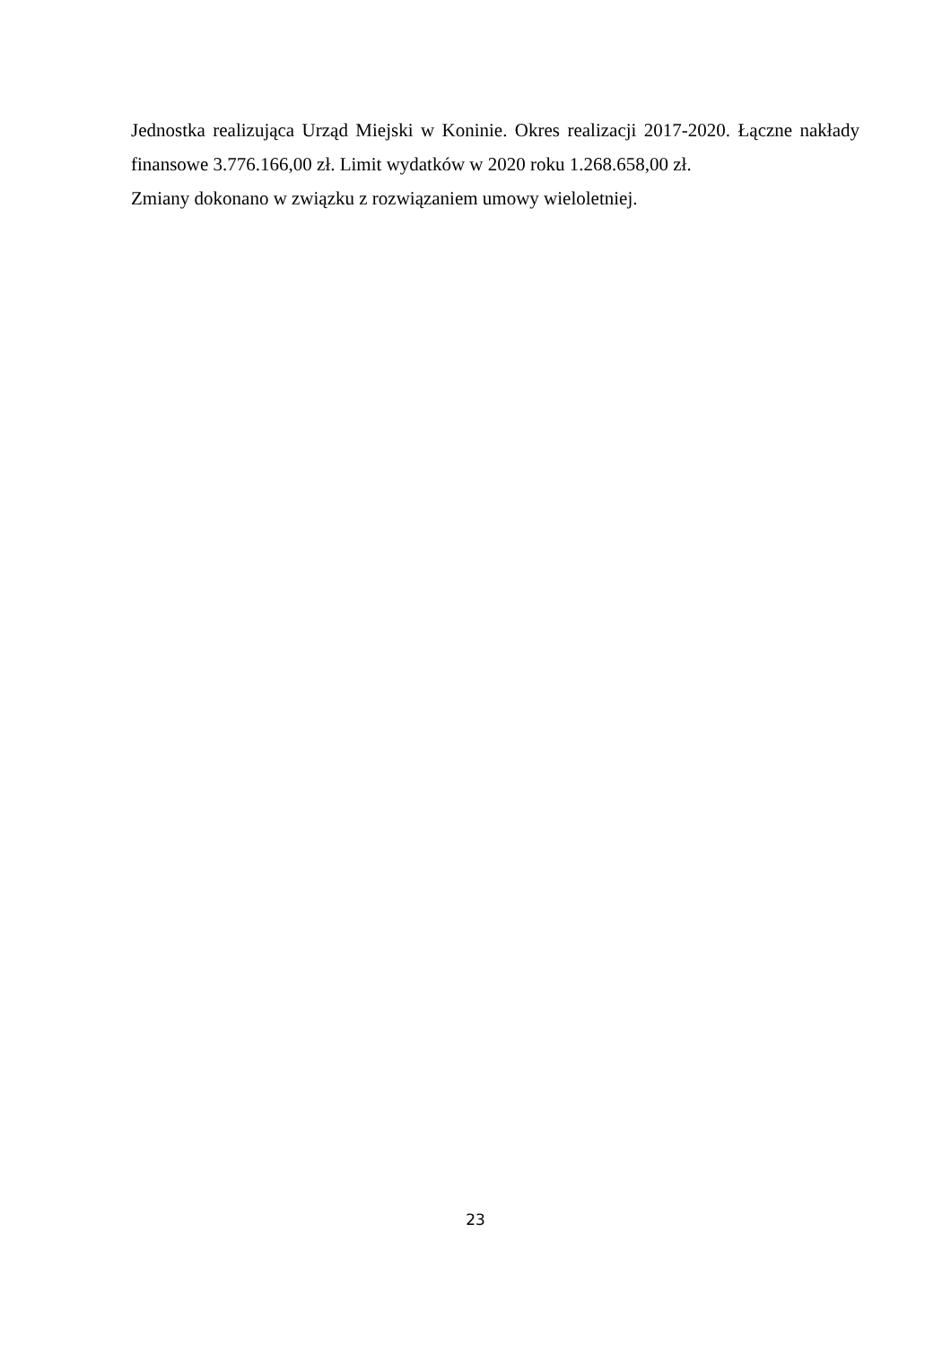Jednostka realizująca Urząd Miejski w Koninie. Okres realizacji 2017-2020. Łączne nakłady finansowe 3.776.166,00 zł. Limit wydatków w 2020 roku 1.268.658,00 zł.
Zmiany dokonano w związku z rozwiązaniem umowy wieloletniej.
23